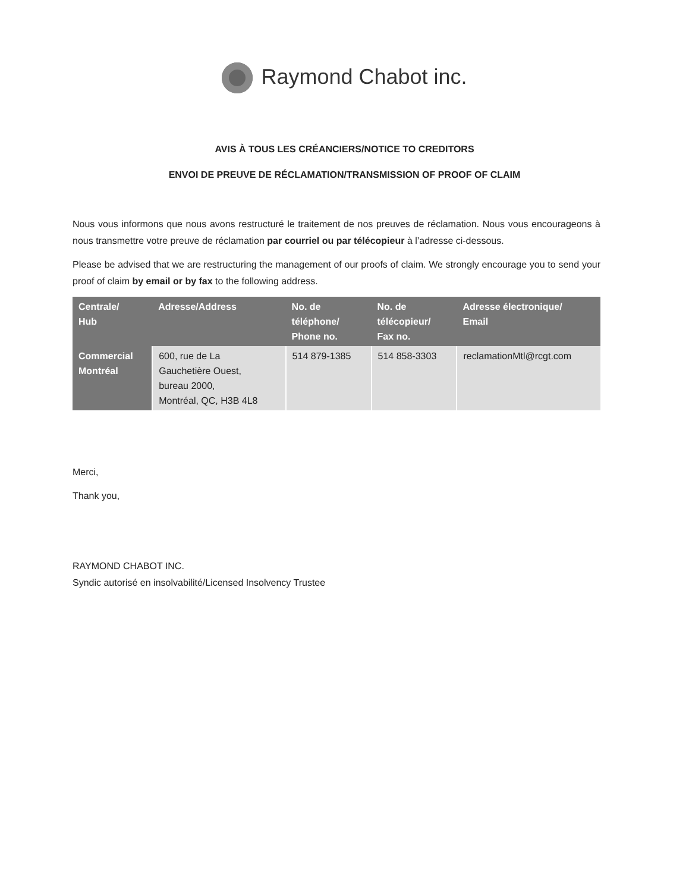Raymond Chabot inc.
AVIS À TOUS LES CRÉANCIERS/NOTICE TO CREDITORS
ENVOI DE PREUVE DE RÉCLAMATION/TRANSMISSION OF PROOF OF CLAIM
Nous vous informons que nous avons restructuré le traitement de nos preuves de réclamation. Nous vous encourageons à nous transmettre votre preuve de réclamation par courriel ou par télécopieur à l’adresse ci-dessous.
Please be advised that we are restructuring the management of our proofs of claim. We strongly encourage you to send your proof of claim by email or by fax to the following address.
| Centrale/ Hub | Adresse/Address | No. de téléphone/ Phone no. | No. de télécopieur/ Fax no. | Adresse électronique/ Email |
| --- | --- | --- | --- | --- |
| Commercial Montréal | 600, rue de La Gauchetière Ouest, bureau 2000, Montréal, QC, H3B 4L8 | 514 879-1385 | 514 858-3303 | reclamationMtl@rcgt.com |
Merci,
Thank you,
RAYMOND CHABOT INC.
Syndic autorisé en insolvabilité/Licensed Insolvency Trustee